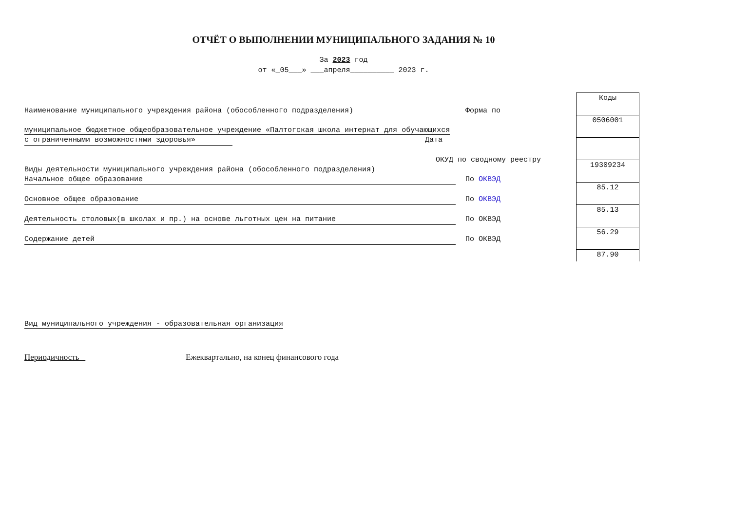ОТЧЁТ О ВЫПОЛНЕНИИ МУНИЦИПАЛЬНОГО ЗАДАНИЯ № 10
За 2023 год
от «_05___» ___апреля__________ 2023 г.
Наименование муниципального учреждения района (обособленного подразделения) Форма по
муниципальное бюджетное общеобразовательное учреждение «Палтогская школа интернат для обучающихся
с ограниченными возможностями здоровья» Дата
ОКУД по сводному реестру
Виды деятельности муниципального учреждения района (обособленного подразделения)
Начальное общее образование По ОКВЭД
Основное общее образование По ОКВЭД
Деятельность столовых(в школах и пр.) на основе льготных цен на питание По ОКВЭД
Содержание детей По ОКВЭД
| Коды |
| 0506001 |
| 19309234 |
| 85.12 |
| 85.13 |
| 56.29 |
| 87.90 |
Вид муниципального учреждения - образовательная организация
Периодичность Ежеквартально, на конец финансового года